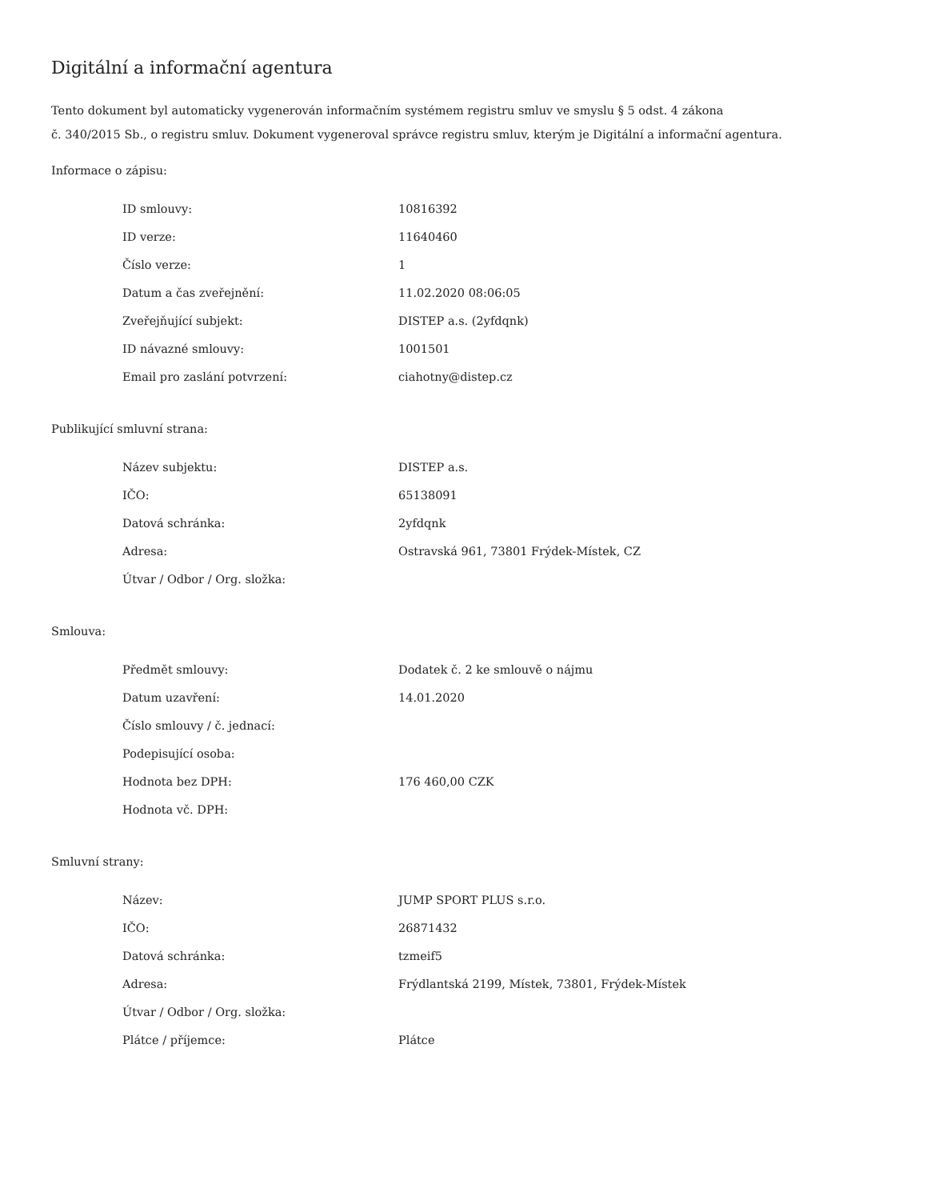Digitální a informační agentura
Tento dokument byl automaticky vygenerován informačním systémem registru smluv ve smyslu § 5 odst. 4 zákona
č. 340/2015 Sb., o registru smluv. Dokument vygeneroval správce registru smluv, kterým je Digitální a informační agentura.
Informace o zápisu:
| ID smlouvy: | 10816392 |
| ID verze: | 11640460 |
| Číslo verze: | 1 |
| Datum a čas zveřejnění: | 11.02.2020 08:06:05 |
| Zveřejňující subjekt: | DISTEP a.s. (2yfdqnk) |
| ID návazné smlouvy: | 1001501 |
| Email pro zaslání potvrzení: | ciahotny@distep.cz |
Publikující smluvní strana:
| Název subjektu: | DISTEP a.s. |
| IČO: | 65138091 |
| Datová schránka: | 2yfdqnk |
| Adresa: | Ostravská 961, 73801 Frýdek-Místek, CZ |
| Útvar / Odbor / Org. složka: | |
Smlouva:
| Předmět smlouvy: | Dodatek č. 2 ke smlouvě o nájmu |
| Datum uzavření: | 14.01.2020 |
| Číslo smlouvy / č. jednací: | |
| Podepisující osoba: | |
| Hodnota bez DPH: | 176 460,00 CZK |
| Hodnota vč. DPH: | |
Smluvní strany:
| Název: | JUMP SPORT PLUS s.r.o. |
| IČO: | 26871432 |
| Datová schránka: | tzmeif5 |
| Adresa: | Frýdlantská 2199, Místek, 73801, Frýdek-Místek |
| Útvar / Odbor / Org. složka: | |
| Plátce / příjemce: | Plátce |